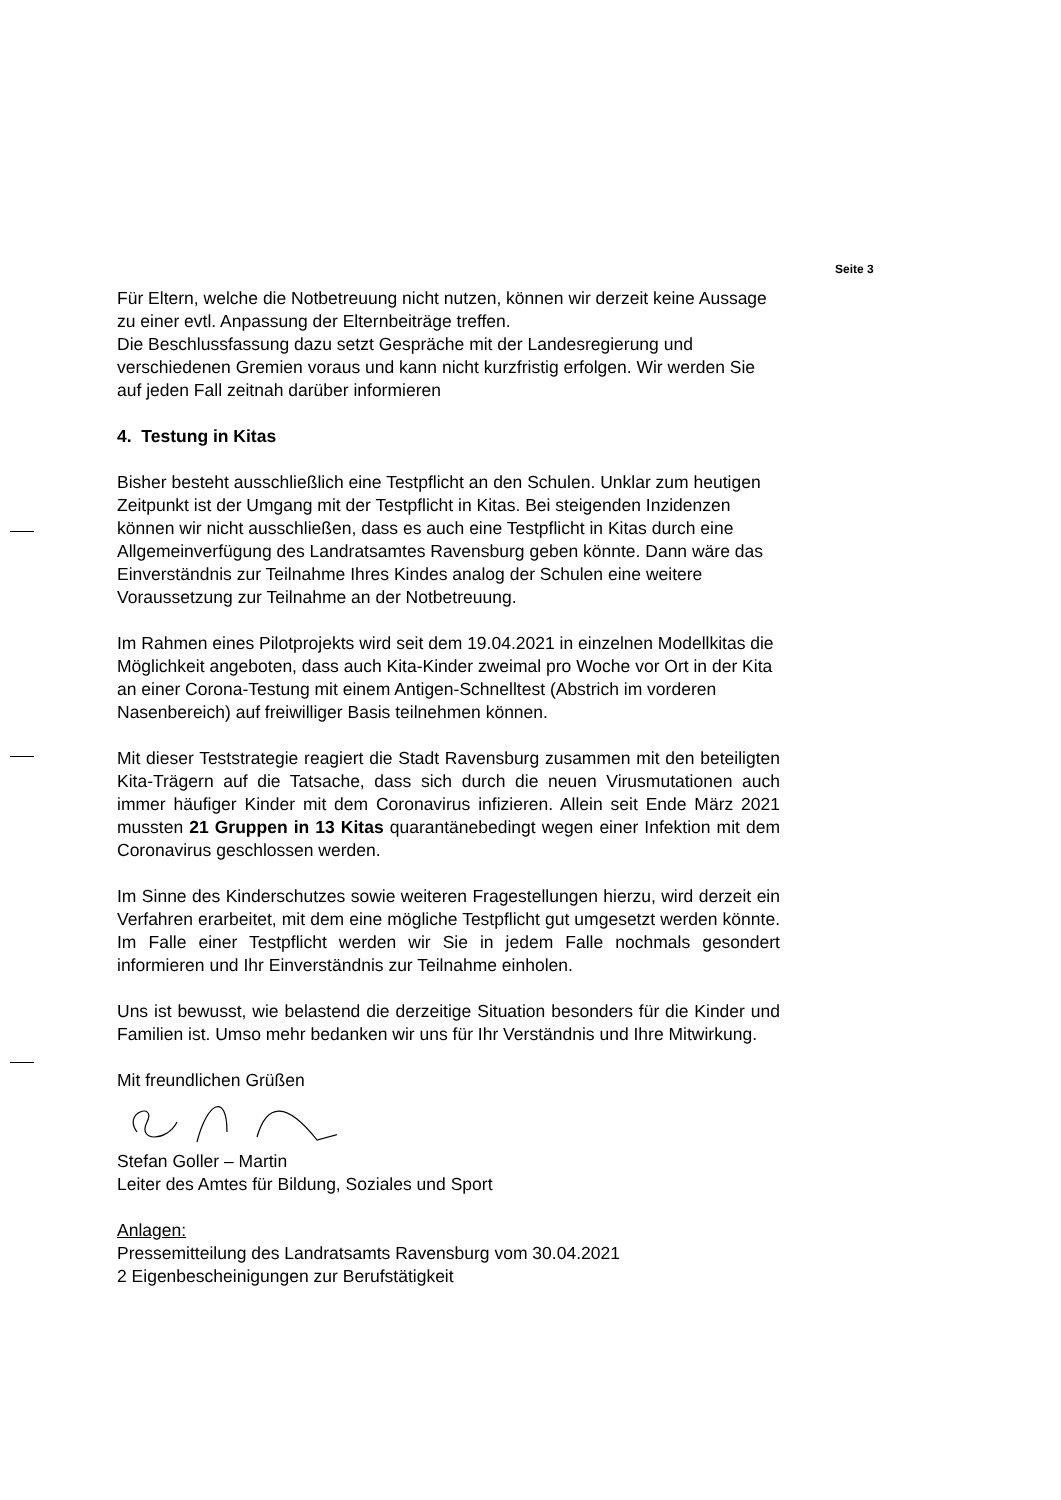Seite 3
Für Eltern, welche die Notbetreuung nicht nutzen, können wir derzeit keine Aussage zu einer evtl. Anpassung der Elternbeiträge treffen.
Die Beschlussfassung dazu setzt Gespräche mit der Landesregierung und verschiedenen Gremien voraus und kann nicht kurzfristig erfolgen. Wir werden Sie auf jeden Fall zeitnah darüber informieren
4. Testung in Kitas
Bisher besteht ausschließlich eine Testpflicht an den Schulen. Unklar zum heutigen Zeitpunkt ist der Umgang mit der Testpflicht in Kitas. Bei steigenden Inzidenzen können wir nicht ausschließen, dass es auch eine Testpflicht in Kitas durch eine Allgemeinverfügung des Landratsamtes Ravensburg geben könnte. Dann wäre das Einverständnis zur Teilnahme Ihres Kindes analog der Schulen eine weitere Voraussetzung zur Teilnahme an der Notbetreuung.
Im Rahmen eines Pilotprojekts wird seit dem 19.04.2021 in einzelnen Modellkitas die Möglichkeit angeboten, dass auch Kita-Kinder zweimal pro Woche vor Ort in der Kita an einer Corona-Testung mit einem Antigen-Schnelltest (Abstrich im vorderen Nasenbereich) auf freiwilliger Basis teilnehmen können.
Mit dieser Teststrategie reagiert die Stadt Ravensburg zusammen mit den beteiligten Kita-Trägern auf die Tatsache, dass sich durch die neuen Virusmutationen auch immer häufiger Kinder mit dem Coronavirus infizieren. Allein seit Ende März 2021 mussten 21 Gruppen in 13 Kitas quarantänebedingt wegen einer Infektion mit dem Coronavirus geschlossen werden.
Im Sinne des Kinderschutzes sowie weiteren Fragestellungen hierzu, wird derzeit ein Verfahren erarbeitet, mit dem eine mögliche Testpflicht gut umgesetzt werden könnte. Im Falle einer Testpflicht werden wir Sie in jedem Falle nochmals gesondert informieren und Ihr Einverständnis zur Teilnahme einholen.
Uns ist bewusst, wie belastend die derzeitige Situation besonders für die Kinder und Familien ist. Umso mehr bedanken wir uns für Ihr Verständnis und Ihre Mitwirkung.
Mit freundlichen Grüßen
Stefan Goller – Martin
Leiter des Amtes für Bildung, Soziales und Sport
Anlagen:
Pressemitteilung des Landratsamts Ravensburg vom 30.04.2021
2 Eigenbescheinigungen zur Berufstätigkeit